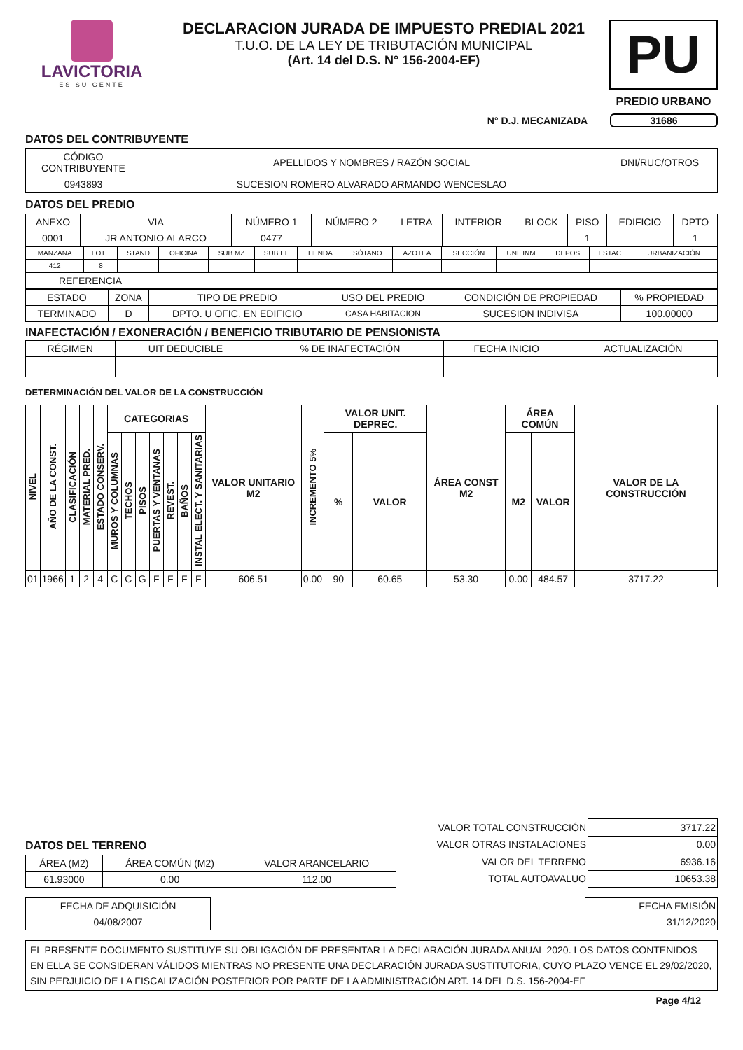LAVICTORIA
ES SU GENTE
DECLARACION JURADA DE IMPUESTO PREDIAL 2021
T.U.O. DE LA LEY DE TRIBUTACIÓN MUNICIPAL
(Art. 14 del D.S. N° 156-2004-EF)
PU
PREDIO URBANO
N° D.J. MECANIZADA 31686
DATOS DEL CONTRIBUYENTE
| CÓDIGO CONTRIBUYENTE | APELLIDOS Y NOMBRES / RAZÓN SOCIAL | DNI/RUC/OTROS |
| 0943893 | SUCESION ROMERO ALVARADO ARMANDO WENCESLAO | |
DATOS DEL PREDIO
| ANEXO | VIA | NÚMERO 1 | NÚMERO 2 | LETRA | INTERIOR | BLOCK | PISO | EDIFICIO | DPTO |
| 0001 | JR ANTONIO ALARCO | 0477 | | | | | 1 | | 1 |
| MANZANA | LOTE | STAND | OFICINA | SUB MZ | SUB LT | TIENDA | SÓTANO | AZOTEA | SECCIÓN | UNI. INM | DEPOS | ESTAC | URBANIZACIÓN |
| 412 | 8 | | | | | | | | | | | | |
| REFERENCIA | |
| ESTADO | ZONA | TIPO DE PREDIO | USO DEL PREDIO | CONDICIÓN DE PROPIEDAD | % PROPIEDAD |
| TERMINADO | D | DPTO. U OFIC. EN EDIFICIO | CASA HABITACION | SUCESION INDIVISA | 100.00000 |
INAFECTACIÓN / EXONERACIÓN / BENEFICIO TRIBUTARIO DE PENSIONISTA
| RÉGIMEN | UIT DEDUCIBLE | % DE INAFECTACIÓN | FECHA INICIO | ACTUALIZACIÓN |
DETERMINACIÓN DEL VALOR DE LA CONSTRUCCIÓN
| NIVEL | AÑO DE LA CONST. | CLASIFICACIÓN | MATERIAL PRED. | ESTADO CONSERV. | CATEGORIAS | | | | | | | VALOR UNITARIO M2 | INCREMENTO 5% | VALOR UNIT. DEPREC. | | ÁREA CONST M2 | ÁREA COMÚN | | VALOR DE LA CONSTRUCCIÓN |
| | | | | | MUROS Y COLUMNAS | TECHOS | PISOS | PUERTAS Y VENTANAS | REVEST. | BAÑOS | INSTAL ELECT. Y SANITARIAS | | | % | VALOR | | M2 | VALOR | |
| 01 | 1966 | 1 | 2 | 4 | C | C | G | F | F | F | F | 606.51 | 0.00 | 90 | 60.65 | 53.30 | 0.00 | 484.57 | 3717.22 |
DATOS DEL TERRENO
| ÁREA (M2) | ÁREA COMÚN (M2) | VALOR ARANCELARIO |
| 61.93000 | 0.00 | 112.00 |
| VALOR TOTAL CONSTRUCCIÓN | 3717.22 |
| VALOR OTRAS INSTALACIONES | 0.00 |
| VALOR DEL TERRENO | 6936.16 |
| TOTAL AUTOAVALUO | 10653.38 |
| FECHA DE ADQUISICIÓN |
| 04/08/2007 |
| FECHA EMISIÓN |
| 31/12/2020 |
EL PRESENTE DOCUMENTO SUSTITUYE SU OBLIGACIÓN DE PRESENTAR LA DECLARACIÓN JURADA ANUAL 2020. LOS DATOS CONTENIDOS EN ELLA SE CONSIDERAN VÁLIDOS MIENTRAS NO PRESENTE UNA DECLARACIÓN JURADA SUSTITUTORIA, CUYO PLAZO VENCE EL 29/02/2020, SIN PERJUICIO DE LA FISCALIZACIÓN POSTERIOR POR PARTE DE LA ADMINISTRACIÓN ART. 14 DEL D.S. 156-2004-EF
Page 4/12